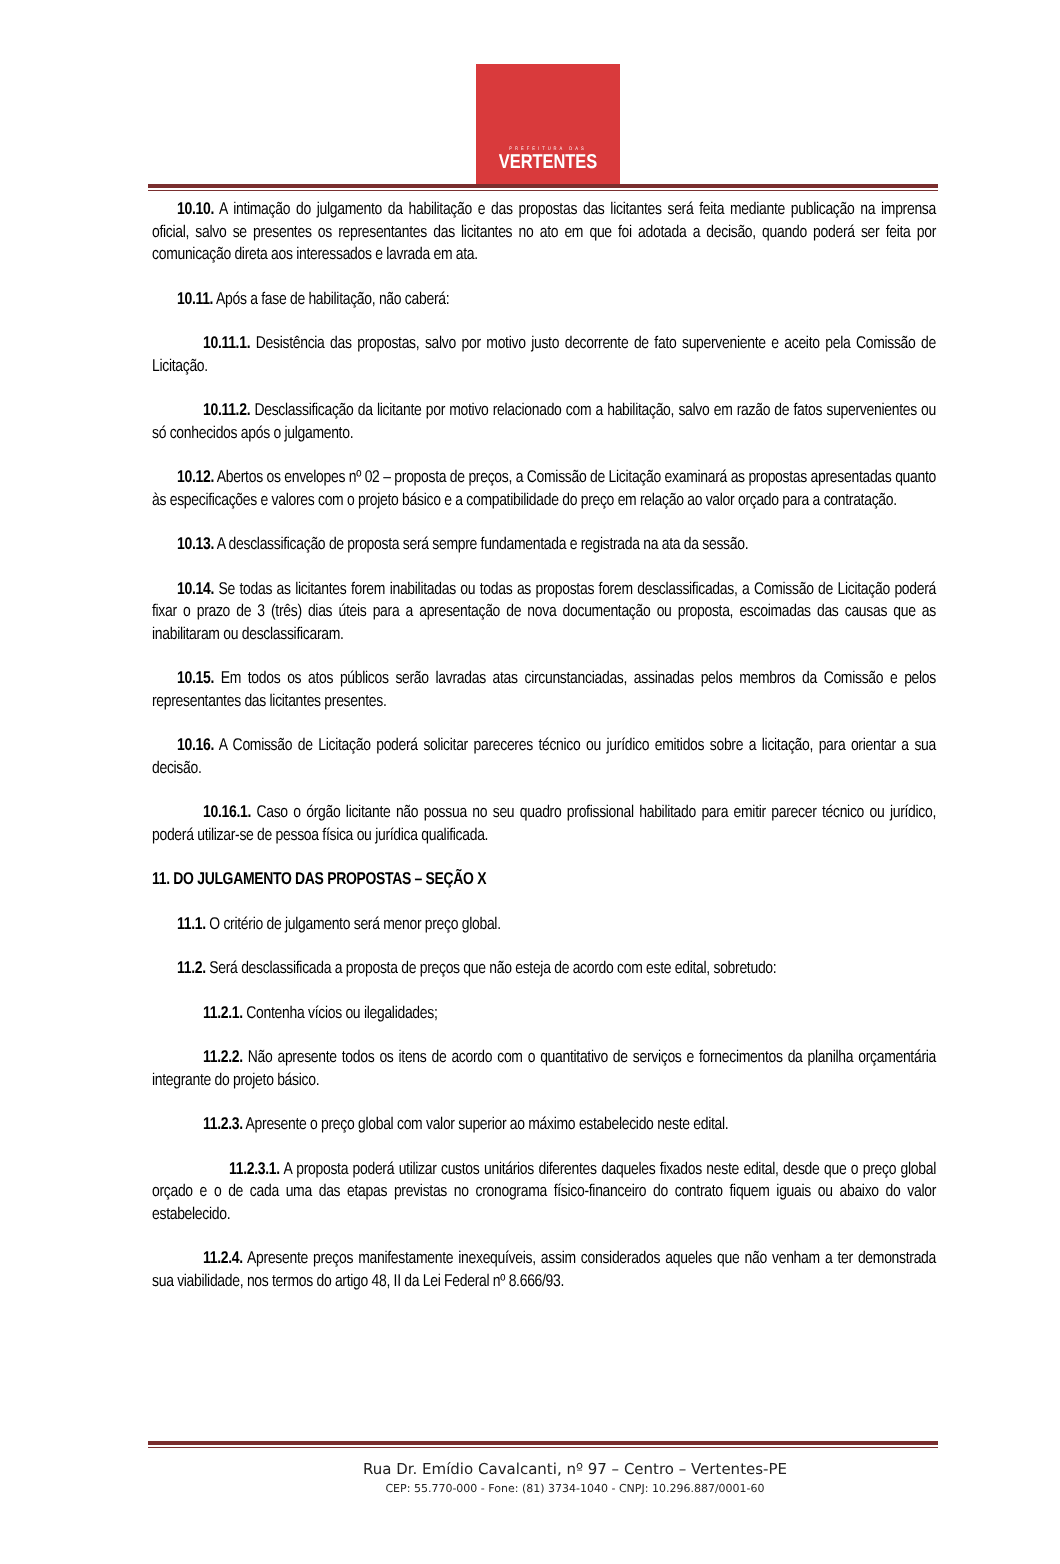PREFEITURA DAS
VERTENTES
10.10. A intimação do julgamento da habilitação e das propostas das licitantes será feita mediante publicação na imprensa oficial, salvo se presentes os representantes das licitantes no ato em que foi adotada a decisão, quando poderá ser feita por comunicação direta aos interessados e lavrada em ata.
10.11. Após a fase de habilitação, não caberá:
10.11.1. Desistência das propostas, salvo por motivo justo decorrente de fato superveniente e aceito pela Comissão de Licitação.
10.11.2. Desclassificação da licitante por motivo relacionado com a habilitação, salvo em razão de fatos supervenientes ou só conhecidos após o julgamento.
10.12. Abertos os envelopes nº 02 – proposta de preços, a Comissão de Licitação examinará as propostas apresentadas quanto às especificações e valores com o projeto básico e a compatibilidade do preço em relação ao valor orçado para a contratação.
10.13. A desclassificação de proposta será sempre fundamentada e registrada na ata da sessão.
10.14. Se todas as licitantes forem inabilitadas ou todas as propostas forem desclassificadas, a Comissão de Licitação poderá fixar o prazo de 3 (três) dias úteis para a apresentação de nova documentação ou proposta, escoimadas das causas que as inabilitaram ou desclassificaram.
10.15. Em todos os atos públicos serão lavradas atas circunstanciadas, assinadas pelos membros da Comissão e pelos representantes das licitantes presentes.
10.16. A Comissão de Licitação poderá solicitar pareceres técnico ou jurídico emitidos sobre a licitação, para orientar a sua decisão.
10.16.1. Caso o órgão licitante não possua no seu quadro profissional habilitado para emitir parecer técnico ou jurídico, poderá utilizar-se de pessoa física ou jurídica qualificada.
11. DO JULGAMENTO DAS PROPOSTAS – SEÇÃO X
11.1. O critério de julgamento será menor preço global.
11.2. Será desclassificada a proposta de preços que não esteja de acordo com este edital, sobretudo:
11.2.1. Contenha vícios ou ilegalidades;
11.2.2. Não apresente todos os itens de acordo com o quantitativo de serviços e fornecimentos da planilha orçamentária integrante do projeto básico.
11.2.3. Apresente o preço global com valor superior ao máximo estabelecido neste edital.
11.2.3.1. A proposta poderá utilizar custos unitários diferentes daqueles fixados neste edital, desde que o preço global orçado e o de cada uma das etapas previstas no cronograma físico-financeiro do contrato fiquem iguais ou abaixo do valor estabelecido.
11.2.4. Apresente preços manifestamente inexequíveis, assim considerados aqueles que não venham a ter demonstrada sua viabilidade, nos termos do artigo 48, II da Lei Federal nº 8.666/93.
Rua Dr. Emídio Cavalcanti, nº 97 – Centro – Vertentes-PE
CEP: 55.770-000 - Fone: (81) 3734-1040 - CNPJ: 10.296.887/0001-60